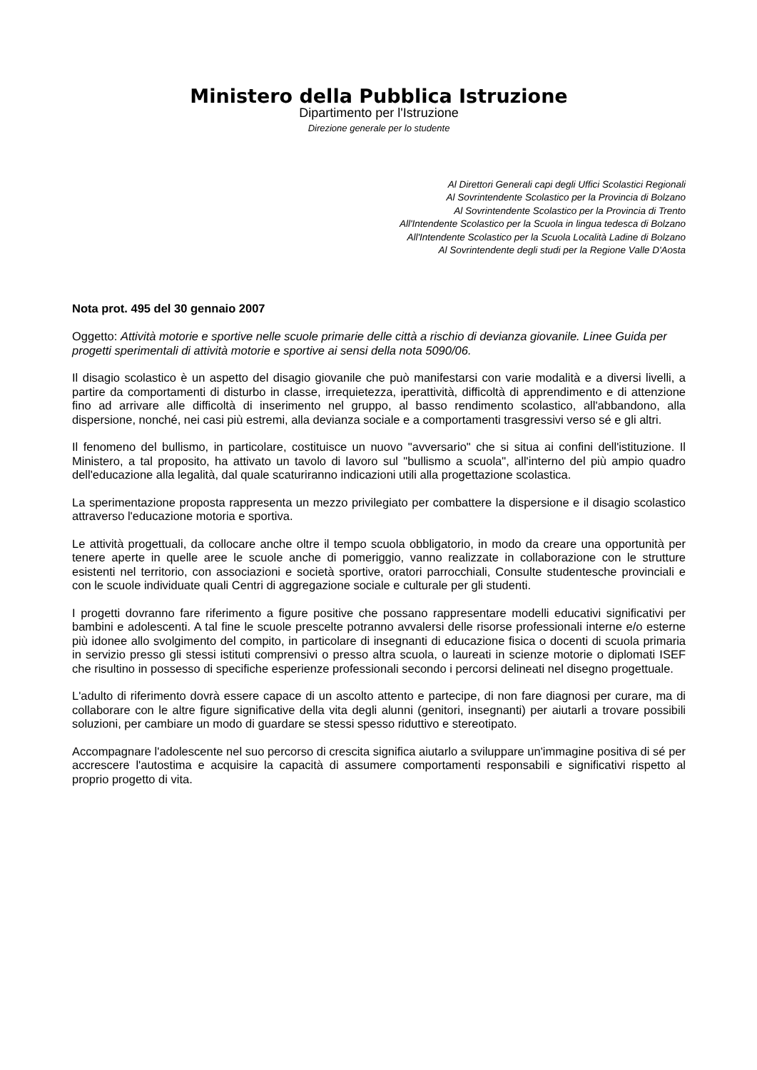Ministero della Pubblica Istruzione
Dipartimento per l'Istruzione
Direzione generale per lo studente
Al Direttori Generali capi degli Uffici Scolastici Regionali
Al Sovrintendente Scolastico per la Provincia di Bolzano
Al Sovrintendente Scolastico per la Provincia di Trento
All'Intendente Scolastico per la Scuola in lingua tedesca di Bolzano
All'Intendente Scolastico per la Scuola Località Ladine di Bolzano
Al Sovrintendente degli studi per la Regione Valle D'Aosta
Nota prot. 495 del 30 gennaio 2007
Oggetto: Attività motorie e sportive nelle scuole primarie delle città a rischio di devianza giovanile. Linee Guida per progetti sperimentali di attività motorie e sportive ai sensi della nota 5090/06.
Il disagio scolastico è un aspetto del disagio giovanile che può manifestarsi con varie modalità e a diversi livelli, a partire da comportamenti di disturbo in classe, irrequietezza, iperattività, difficoltà di apprendimento e di attenzione fino ad arrivare alle difficoltà di inserimento nel gruppo, al basso rendimento scolastico, all'abbandono, alla dispersione, nonché, nei casi più estremi, alla devianza sociale e a comportamenti trasgressivi verso sé e gli altri.
Il fenomeno del bullismo, in particolare, costituisce un nuovo "avversario" che si situa ai confini dell'istituzione. Il Ministero, a tal proposito, ha attivato un tavolo di lavoro sul "bullismo a scuola", all'interno del più ampio quadro dell'educazione alla legalità, dal quale scaturiranno indicazioni utili alla progettazione scolastica.
La sperimentazione proposta rappresenta un mezzo privilegiato per combattere la dispersione e il disagio scolastico attraverso l'educazione motoria e sportiva.
Le attività progettuali, da collocare anche oltre il tempo scuola obbligatorio, in modo da creare una opportunità per tenere aperte in quelle aree le scuole anche di pomeriggio, vanno realizzate in collaborazione con le strutture esistenti nel territorio, con associazioni e società sportive, oratori parrocchiali, Consulte studentesche provinciali e con le scuole individuate quali Centri di aggregazione sociale e culturale per gli studenti.
I progetti dovranno fare riferimento a figure positive che possano rappresentare modelli educativi significativi per bambini e adolescenti. A tal fine le scuole prescelte potranno avvalersi delle risorse professionali interne e/o esterne più idonee allo svolgimento del compito, in particolare di insegnanti di educazione fisica o docenti di scuola primaria in servizio presso gli stessi istituti comprensivi o presso altra scuola, o laureati in scienze motorie o diplomati ISEF che risultino in possesso di specifiche esperienze professionali secondo i percorsi delineati nel disegno progettuale.
L'adulto di riferimento dovrà essere capace di un ascolto attento e partecipe, di non fare diagnosi per curare, ma di collaborare con le altre figure significative della vita degli alunni (genitori, insegnanti) per aiutarli a trovare possibili soluzioni, per cambiare un modo di guardare se stessi spesso riduttivo e stereotipato.
Accompagnare l'adolescente nel suo percorso di crescita significa aiutarlo a sviluppare un'immagine positiva di sé per accrescere l'autostima e acquisire la capacità di assumere comportamenti responsabili e significativi rispetto al proprio progetto di vita.